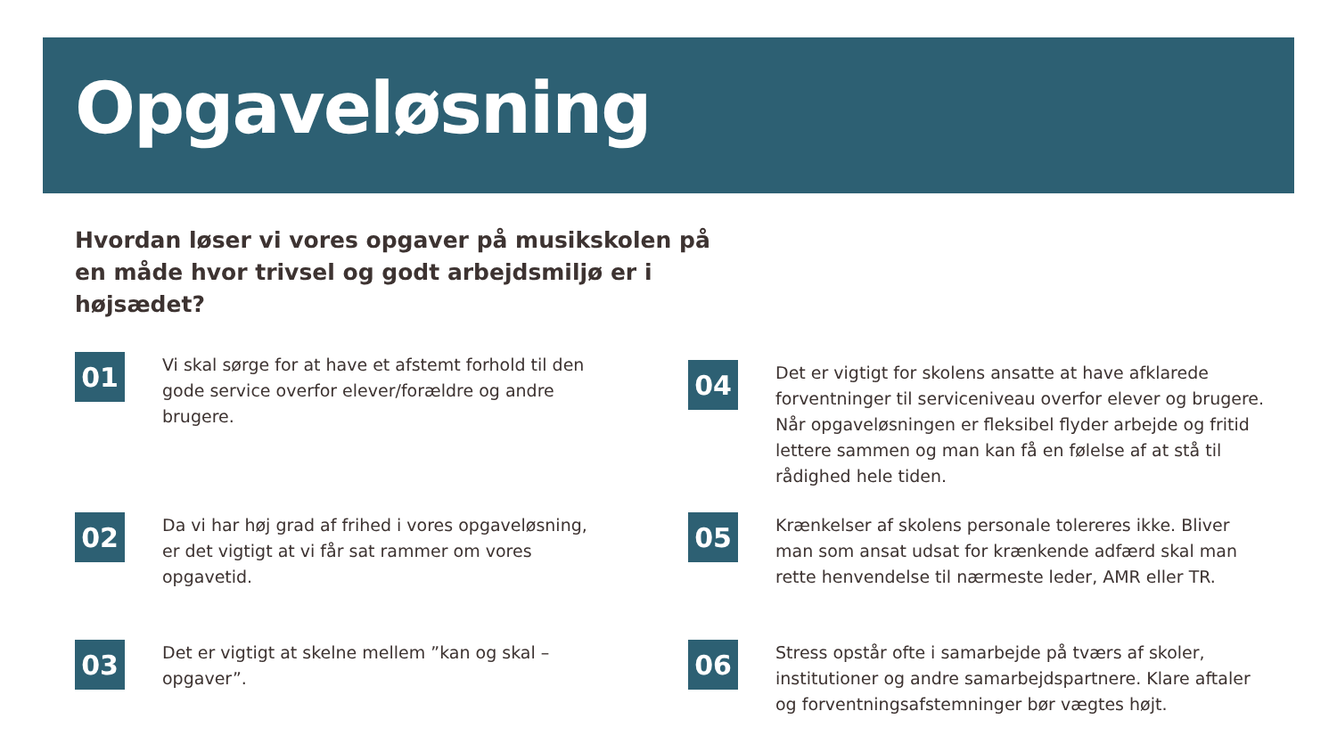Opgaveløsning
Hvordan løser vi vores opgaver på musikskolen på en måde hvor trivsel og godt arbejdsmiljø er i højsædet?
01
Vi skal sørge for at have et afstemt forhold til den gode service overfor elever/forældre og andre brugere.
02
Da vi har høj grad af frihed i vores opgaveløsning, er det vigtigt at vi får sat rammer om vores opgavetid.
03
Det er vigtigt at skelne mellem ”kan og skal – opgaver”.
04
Det er vigtigt for skolens ansatte at have afklarede forventninger til serviceniveau overfor elever og brugere. Når opgaveløsningen er fleksibel flyder arbejde og fritid lettere sammen og man kan få en følelse af at stå til rådighed hele tiden.
05
Krænkelser af skolens personale tolereres ikke. Bliver man som ansat udsat for krænkende adfærd skal man rette henvendelse til nærmeste leder, AMR eller TR.
06
Stress opstår ofte i samarbejde på tværs af skoler, institutioner og andre samarbejdspartnere. Klare aftaler og forventningsafstemninger bør vægtes højt.